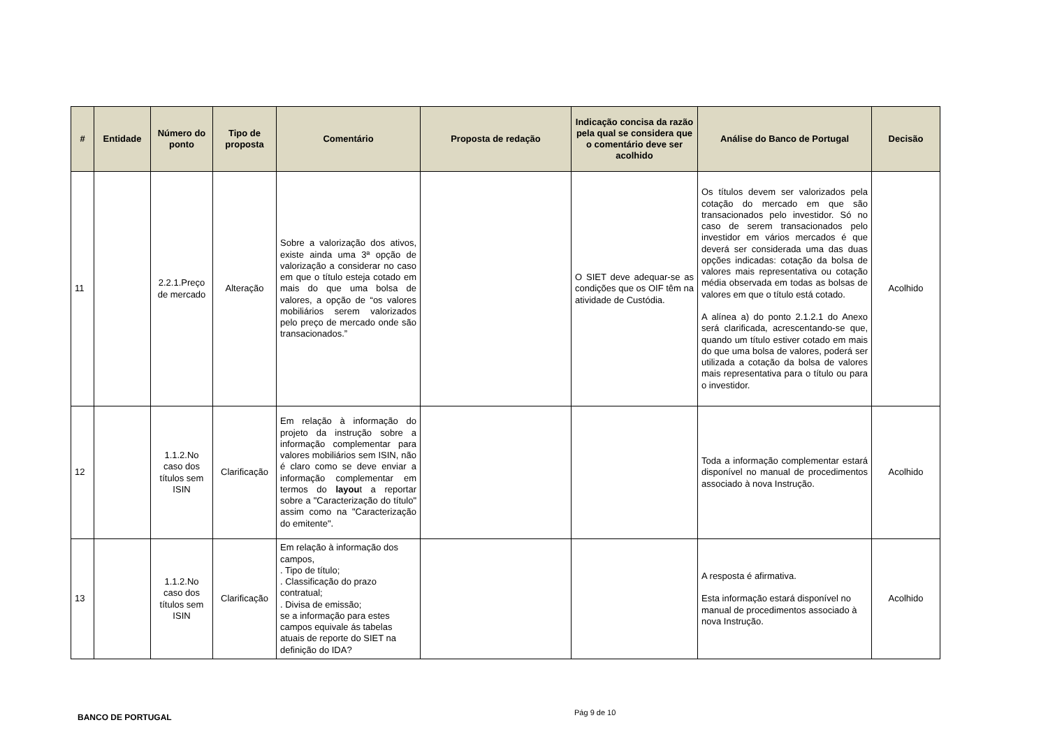| # | Entidade | Número do ponto | Tipo de proposta | Comentário | Proposta de redação | Indicação concisa da razão pela qual se considera que o comentário deve ser acolhido | Análise do Banco de Portugal | Decisão |
| --- | --- | --- | --- | --- | --- | --- | --- | --- |
| 11 | | 2.2.1.Preço de mercado | Alteração | Sobre a valorização dos ativos, existe ainda uma 3ª opção de valorização a considerar no caso em que o título esteja cotado em mais do que uma bolsa de valores, a opção de “os valores mobiliários serem valorizados pelo preço de mercado onde são transacionados.” | | O SIET deve adequar-se as condições que os OIF têm na atividade de Custódia. | Os títulos devem ser valorizados pela cotação do mercado em que são transacionados pelo investidor. Só no caso de serem transacionados pelo investidor em vários mercados é que deverá ser considerada uma das duas opções indicadas: cotação da bolsa de valores mais representativa ou cotação média observada em todas as bolsas de valores em que o título está cotado. A alínea a) do ponto 2.1.2.1 do Anexo será clarificada, acrescentando-se que, quando um título estiver cotado em mais do que uma bolsa de valores, poderá ser utilizada a cotação da bolsa de valores mais representativa para o título ou para o investidor. | Acolhido |
| 12 | | 1.1.2.No caso dos títulos sem ISIN | Clarificação | Em relação à informação do projeto da instrução sobre a informação complementar para valores mobiliários sem ISIN, não é claro como se deve enviar a informação complementar em termos do layou t a reportar sobre a "Caracterização do título" assim como na "Caracterização do emitente". | | | Toda a informação complementar estará disponível no manual de procedimentos associado à nova Instrução. | Acolhido |
| 13 | | 1.1.2.No caso dos títulos sem ISIN | Clarificação | Em relação à informação dos campos, . Tipo de título; . Classificação do prazo contratual; . Divisa de emissão; se a informação para estes campos equivale ás tabelas atuais de reporte do SIET na definição do IDA? | | | A resposta é afirmativa. Esta informação estará disponível no manual de procedimentos associado à nova Instrução. | Acolhido |
BANCO DE PORTUGAL Pág 9 de 10